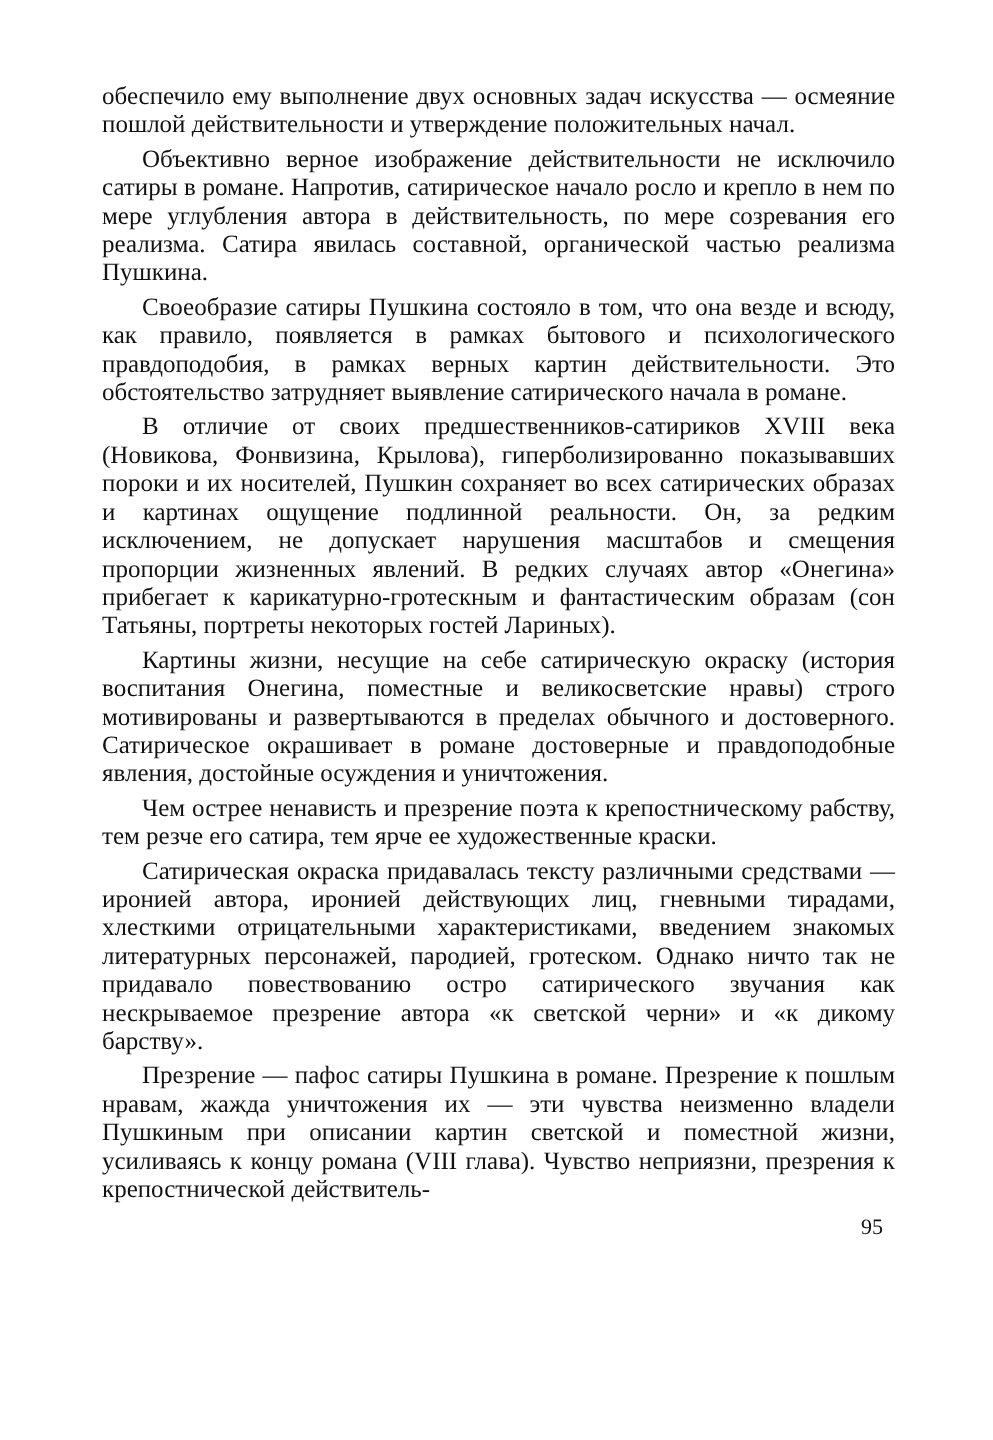обеспечило ему выполнение двух основных задач искусства — осмеяние пошлой действительности и утверждение положительных начал.
Объективно верное изображение действительности не исключило сатиры в романе. Напротив, сатирическое начало росло и крепло в нем по мере углубления автора в действительность, по мере созревания его реализма. Сатира явилась составной, органической частью реализма Пушкина.
Своеобразие сатиры Пушкина состояло в том, что она везде и всюду, как правило, появляется в рамках бытового и психологического правдоподобия, в рамках верных картин действительности. Это обстоятельство затрудняет выявление сатирического начала в романе.
В отличие от своих предшественников-сатириков XVIII века (Новикова, Фонвизина, Крылова), гиперболизированно показывавших пороки и их носителей, Пушкин сохраняет во всех сатирических образах и картинах ощущение подлинной реальности. Он, за редким исключением, не допускает нарушения масштабов и смещения пропорции жизненных явлений. В редких случаях автор «Онегина» прибегает к карикатурно-гротескным и фантастическим образам (сон Татьяны, портреты некоторых гостей Лариных).
Картины жизни, несущие на себе сатирическую окраску (история воспитания Онегина, поместные и великосветские нравы) строго мотивированы и развертываются в пределах обычного и достоверного. Сатирическое окрашивает в романе достоверные и правдоподобные явления, достойные осуждения и уничтожения.
Чем острее ненависть и презрение поэта к крепостническому рабству, тем резче его сатира, тем ярче ее художественные краски.
Сатирическая окраска придавалась тексту различными средствами — иронией автора, иронией действующих лиц, гневными тирадами, хлесткими отрицательными характеристиками, введением знакомых литературных персонажей, пародией, гротеском. Однако ничто так не придавало повествованию остро сатирического звучания как нескрываемое презрение автора «к светской черни» и «к дикому барству».
Презрение — пафос сатиры Пушкина в романе. Презрение к пошлым нравам, жажда уничтожения их — эти чувства неизменно владели Пушкиным при описании картин светской и поместной жизни, усиливаясь к концу романа (VIII глава). Чувство неприязни, презрения к крепостнической действитель-
95